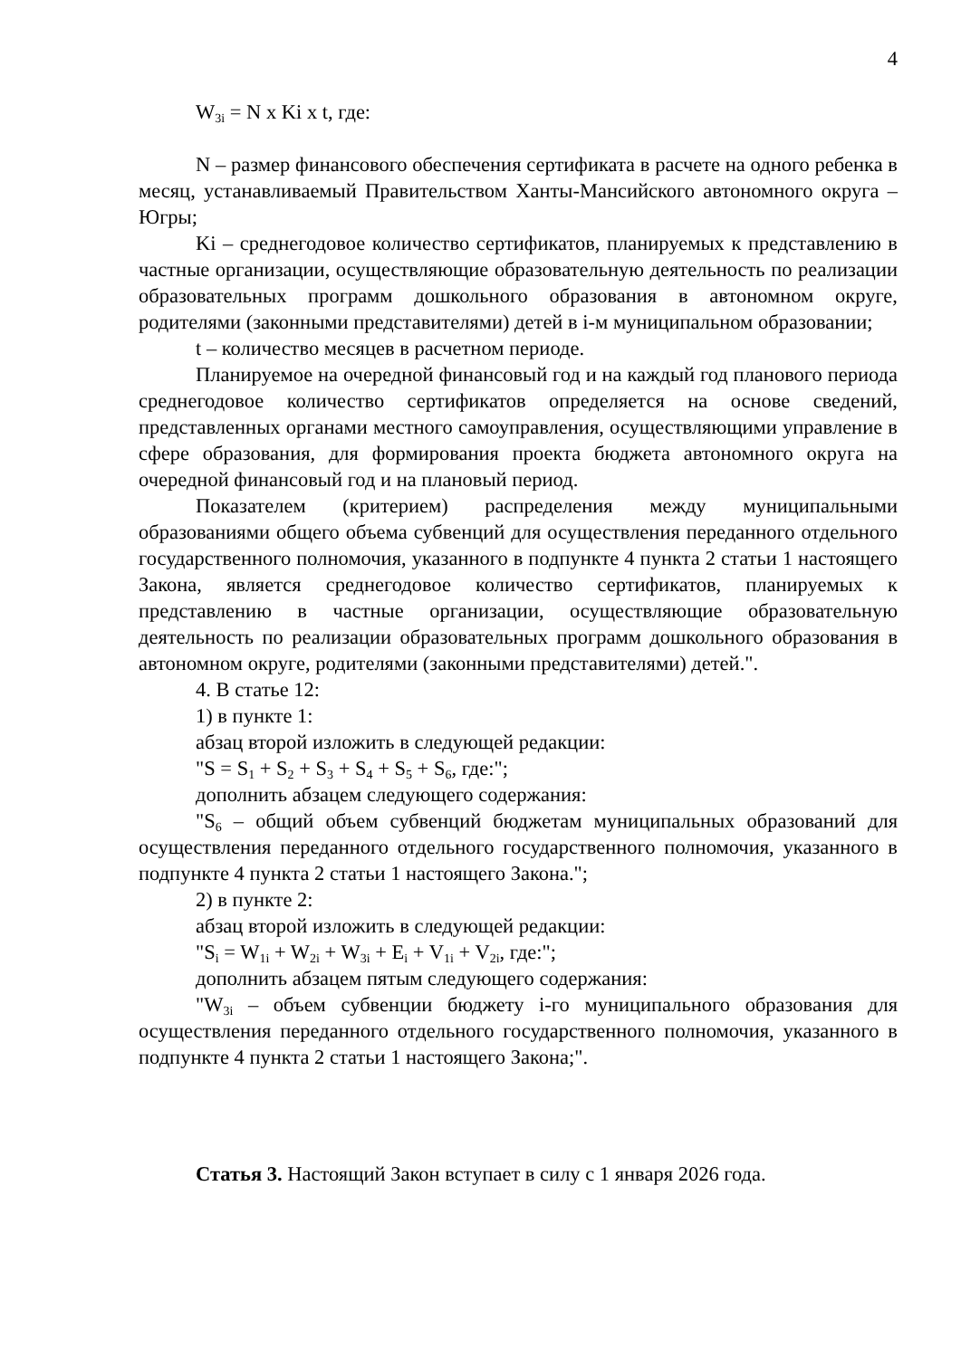4
W<sub>3i</sub> = N x Ki x t, где:
N – размер финансового обеспечения сертификата в расчете на одного ребенка в месяц, устанавливаемый Правительством Ханты-Мансийского автономного округа – Югры;
Ki – среднегодовое количество сертификатов, планируемых к представлению в частные организации, осуществляющие образовательную деятельность по реализации образовательных программ дошкольного образования в автономном округе, родителями (законными представителями) детей в i-м муниципальном образовании;
t – количество месяцев в расчетном периоде.
Планируемое на очередной финансовый год и на каждый год планового периода среднегодовое количество сертификатов определяется на основе сведений, представленных органами местного самоуправления, осуществляющими управление в сфере образования, для формирования проекта бюджета автономного округа на очередной финансовый год и на плановый период.
Показателем (критерием) распределения между муниципальными образованиями общего объема субвенций для осуществления переданного отдельного государственного полномочия, указанного в подпункте 4 пункта 2 статьи 1 настоящего Закона, является среднегодовое количество сертификатов, планируемых к представлению в частные организации, осуществляющие образовательную деятельность по реализации образовательных программ дошкольного образования в автономном округе, родителями (законными представителями) детей.".
4. В статье 12:
1) в пункте 1:
абзац второй изложить в следующей редакции:
"S = S<sub>1</sub> + S<sub>2</sub> + S<sub>3</sub> + S<sub>4</sub> + S<sub>5</sub> + S<sub>6</sub>, где:";
дополнить абзацем следующего содержания:
"S<sub>6</sub> – общий объем субвенций бюджетам муниципальных образований для осуществления переданного отдельного государственного полномочия, указанного в подпункте 4 пункта 2 статьи 1 настоящего Закона.";
2) в пункте 2:
абзац второй изложить в следующей редакции:
"S<sub>i</sub> = W<sub>1i</sub> + W<sub>2i</sub> + W<sub>3i</sub> + E<sub>i</sub> + V<sub>1i</sub> + V<sub>2i</sub>, где:";
дополнить абзацем пятым следующего содержания:
"W<sub>3i</sub> – объем субвенции бюджету i-го муниципального образования для осуществления переданного отдельного государственного полномочия, указанного в подпункте 4 пункта 2 статьи 1 настоящего Закона;".
Статья 3. Настоящий Закон вступает в силу с 1 января 2026 года.